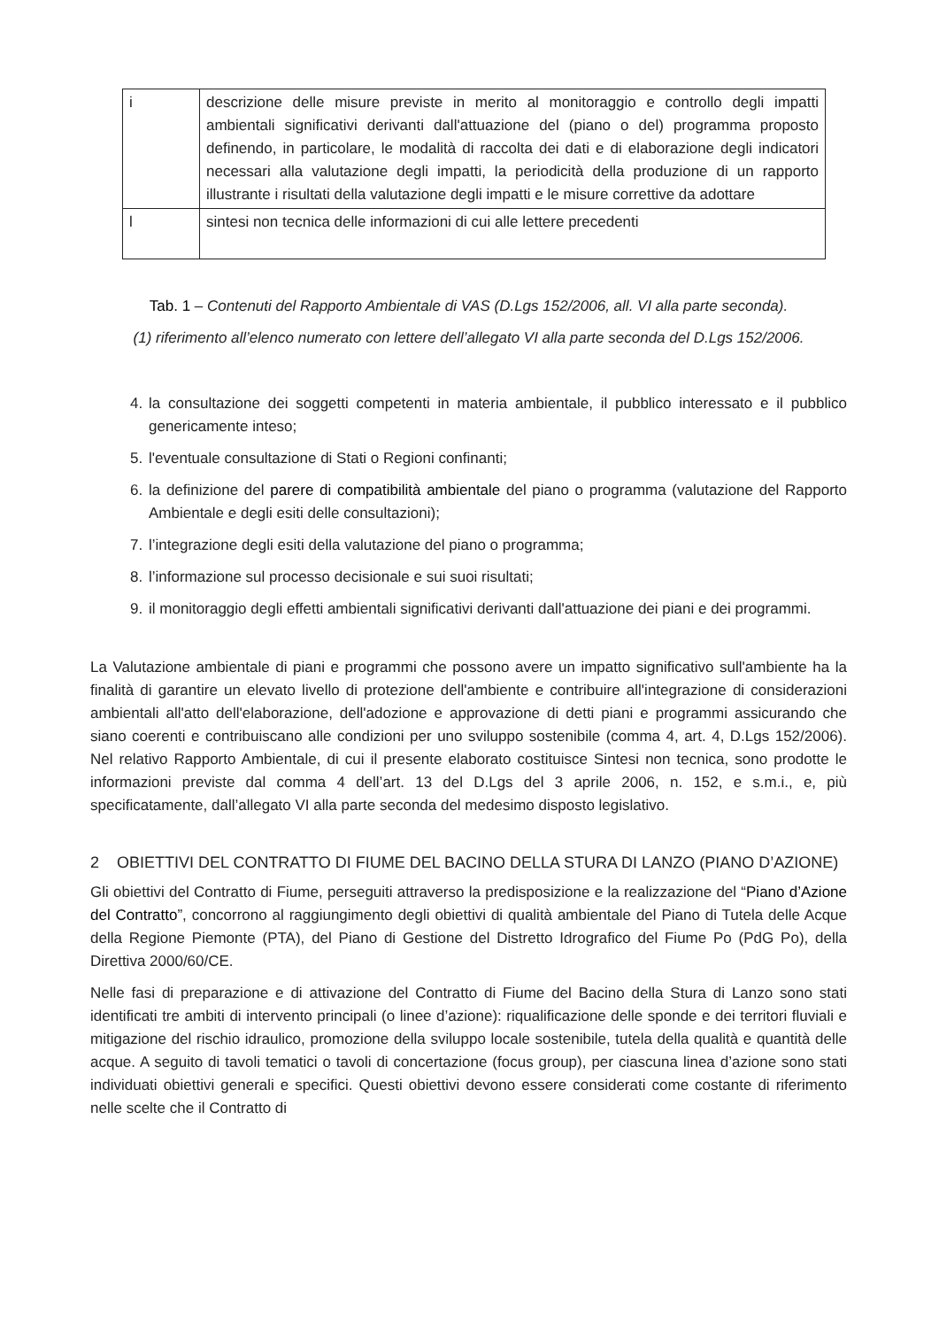| i | descrizione delle misure previste in merito al monitoraggio e controllo degli impatti ambientali significativi derivanti dall'attuazione del (piano o del) programma proposto definendo, in particolare, le modalità di raccolta dei dati e di elaborazione degli indicatori necessari alla valutazione degli impatti, la periodicità della produzione di un rapporto illustrante i risultati della valutazione degli impatti e le misure correttive da adottare |
| l | sintesi non tecnica delle informazioni di cui alle lettere precedenti |
Tab. 1 – Contenuti del Rapporto Ambientale di VAS (D.Lgs 152/2006, all. VI alla parte seconda).
(1) riferimento all’elenco numerato con lettere dell’allegato VI alla parte seconda del D.Lgs 152/2006.
4. la consultazione dei soggetti competenti in materia ambientale, il pubblico interessato e il pubblico genericamente inteso;
5. l'eventuale consultazione di Stati o Regioni confinanti;
6. la definizione del parere di compatibilità ambientale del piano o programma (valutazione del Rapporto Ambientale e degli esiti delle consultazioni);
7. l’integrazione degli esiti della valutazione del piano o programma;
8. l’informazione sul processo decisionale e sui suoi risultati;
9. il monitoraggio degli effetti ambientali significativi derivanti dall'attuazione dei piani e dei programmi.
La Valutazione ambientale di piani e programmi che possono avere un impatto significativo sull'ambiente ha la finalità di garantire un elevato livello di protezione dell'ambiente e contribuire all'integrazione di considerazioni ambientali all'atto dell'elaborazione, dell'adozione e approvazione di detti piani e programmi assicurando che siano coerenti e contribuiscano alle condizioni per uno sviluppo sostenibile (comma 4, art. 4, D.Lgs 152/2006). Nel relativo Rapporto Ambientale, di cui il presente elaborato costituisce Sintesi non tecnica, sono prodotte le informazioni previste dal comma 4 dell’art. 13 del D.Lgs del 3 aprile 2006, n. 152, e s.m.i., e, più specificatamente, dall’allegato VI alla parte seconda del medesimo disposto legislativo.
2 OBIETTIVI DEL CONTRATTO DI FIUME DEL BACINO DELLA STURA DI LANZO (PIANO D’AZIONE)
Gli obiettivi del Contratto di Fiume, perseguiti attraverso la predisposizione e la realizzazione del “Piano d’Azione del Contratto”, concorrono al raggiungimento degli obiettivi di qualità ambientale del Piano di Tutela delle Acque della Regione Piemonte (PTA), del Piano di Gestione del Distretto Idrografico del Fiume Po (PdG Po), della Direttiva 2000/60/CE.
Nelle fasi di preparazione e di attivazione del Contratto di Fiume del Bacino della Stura di Lanzo sono stati identificati tre ambiti di intervento principali (o linee d’azione): riqualificazione delle sponde e dei territori fluviali e mitigazione del rischio idraulico, promozione della sviluppo locale sostenibile, tutela della qualità e quantità delle acque. A seguito di tavoli tematici o tavoli di concertazione (focus group), per ciascuna linea d’azione sono stati individuati obiettivi generali e specifici. Questi obiettivi devono essere considerati come costante di riferimento nelle scelte che il Contratto di